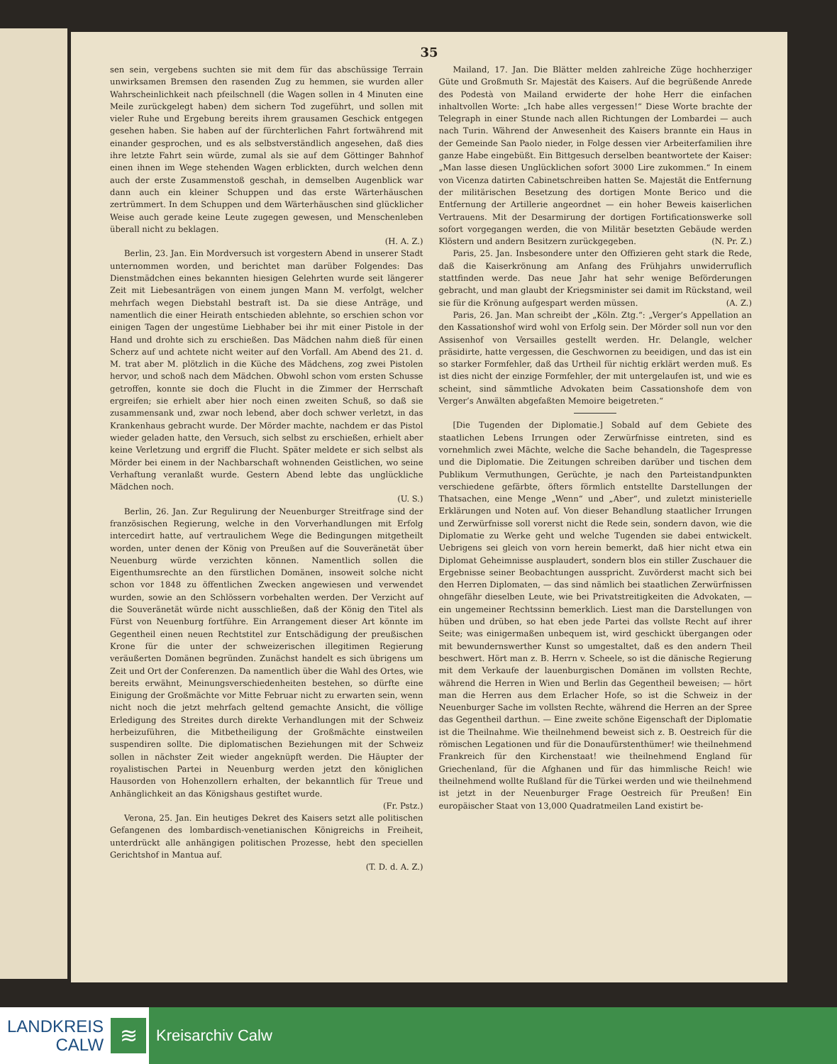35
sen sein, vergebens suchten sie mit dem für das abschüssige Terrain unwirksamen Bremsen den rasenden Zug zu hemmen, sie wurden aller Wahrscheinlichkeit nach pfeilschnell (die Wagen sollen in 4 Minuten eine Meile zurückgelegt haben) dem sichern Tod zugeführt, und sollen mit vieler Ruhe und Ergebung bereits ihrem grausamen Geschick entgegen gesehen haben. Sie haben auf der fürchterlichen Fahrt fortwährend mit einander gesprochen, und es als selbstverständlich angesehen, daß dies ihre letzte Fahrt sein würde, zumal als sie auf dem Göttinger Bahnhof einen ihnen im Wege stehenden Wagen erblickten, durch welchen denn auch der erste Zusammenstoß geschah, in demselben Augenblick war dann auch ein kleiner Schuppen und das erste Wärterhäuschen zertrümmert. In dem Schuppen und dem Wärterhäuschen sind glücklicher Weise auch gerade keine Leute zugegen gewesen, und Menschenleben überall nicht zu beklagen.
(H. A. Z.)
Berlin, 23. Jan. Ein Mordversuch ist vorgestern Abend in unserer Stadt unternommen worden, und berichtet man darüber Folgendes: Das Dienstmädchen eines bekannten hiesigen Gelehrten wurde seit längerer Zeit mit Liebesanträgen von einem jungen Mann M. verfolgt, welcher mehrfach wegen Diebstahl bestraft ist. Da sie diese Anträge, und namentlich die einer Heirath entschieden ablehnte, so erschien schon vor einigen Tagen der ungestüme Liebhaber bei ihr mit einer Pistole in der Hand und drohte sich zu erschießen. Das Mädchen nahm dieß für einen Scherz auf und achtete nicht weiter auf den Vorfall. Am Abend des 21. d. M. trat aber M. plötzlich in die Küche des Mädchens, zog zwei Pistolen hervor, und schoß nach dem Mädchen. Obwohl schon vom ersten Schusse getroffen, konnte sie doch die Flucht in die Zimmer der Herrschaft ergreifen; sie erhielt aber hier noch einen zweiten Schuß, so daß sie zusammensank und, zwar noch lebend, aber doch schwer verletzt, in das Krankenhaus gebracht wurde. Der Mörder machte, nachdem er das Pistol wieder geladen hatte, den Versuch, sich selbst zu erschießen, erhielt aber keine Verletzung und ergriff die Flucht. Später meldete er sich selbst als Mörder bei einem in der Nachbarschaft wohnenden Geistlichen, wo seine Verhaftung veranlaßt wurde. Gestern Abend lebte das unglückliche Mädchen noch.
(U. S.)
Berlin, 26. Jan. Zur Regulirung der Neuenburger Streitfrage sind der französischen Regierung, welche in den Vorverhandlungen mit Erfolg intercedirt hatte, auf vertraulichem Wege die Bedingungen mitgetheilt worden, unter denen der König von Preußen auf die Souveränetät über Neuenburg würde verzichten können. Namentlich sollen die Eigenthumsrechte an den fürstlichen Domänen, insoweit solche nicht schon vor 1848 zu öffentlichen Zwecken angewiesen und verwendet wurden, sowie an den Schlössern vorbehalten werden. Der Verzicht auf die Souveränetät würde nicht ausschließen, daß der König den Titel als Fürst von Neuenburg fortführe. Ein Arrangement dieser Art könnte im Gegentheil einen neuen Rechtstitel zur Entschädigung der preußischen Krone für die unter der schweizerischen illegitimen Regierung veräußerten Domänen begründen. Zunächst handelt es sich übrigens um Zeit und Ort der Conferenzen. Da namentlich über die Wahl des Ortes, wie bereits erwähnt, Meinungsverschiedenheiten bestehen, so dürfte eine Einigung der Großmächte vor Mitte Februar nicht zu erwarten sein, wenn nicht noch die jetzt mehrfach geltend gemachte Ansicht, die völlige Erledigung des Streites durch direkte Verhandlungen mit der Schweiz herbeizuführen, die Mitbetheiligung der Großmächte einstweilen suspendiren sollte. Die diplomatischen Beziehungen mit der Schweiz sollen in nächster Zeit wieder angeknüpft werden. Die Häupter der royalistischen Partei in Neuenburg werden jetzt den königlichen Hausorden von Hohenzollern erhalten, der bekanntlich für Treue und Anhänglichkeit an das Königshaus gestiftet wurde.
(Fr. Pstz.)
Verona, 25. Jan. Ein heutiges Dekret des Kaisers setzt alle politischen Gefangenen des lombardisch-venetianischen Königreichs in Freiheit, unterdrückt alle anhängigen politischen Prozesse, hebt den speciellen Gerichtshof in Mantua auf.
(T. D. d. A. Z.)
Mailand, 17. Jan. Die Blätter melden zahlreiche Züge hochherziger Güte und Großmuth Sr. Majestät des Kaisers. Auf die begrüßende Anrede des Podestà von Mailand erwiderte der hohe Herr die einfachen inhaltvollen Worte: „Ich habe alles vergessen!“ Diese Worte brachte der Telegraph in einer Stunde nach allen Richtungen der Lombardei — auch nach Turin. Während der Anwesenheit des Kaisers brannte ein Haus in der Gemeinde San Paolo nieder, in Folge dessen vier Arbeiterfamilien ihre ganze Habe eingebüßt. Ein Bittgesuch derselben beantwortete der Kaiser: „Man lasse diesen Unglücklichen sofort 3000 Lire zukommen.“ In einem von Vicenza datirten Cabinetschreiben hatten Se. Majestät die Entfernung der militärischen Besetzung des dortigen Monte Berico und die Entfernung der Artillerie angeordnet — ein hoher Beweis kaiserlichen Vertrauens. Mit der Desarmirung der dortigen Fortificationswerke soll sofort vorgegangen werden, die von Militär besetzten Gebäude werden Klöstern und andern Besitzern zurückgegeben. (N. Pr. Z.)
Paris, 25. Jan. Insbesondere unter den Offizieren geht stark die Rede, daß die Kaiserkrönung am Anfang des Frühjahrs unwiderruflich stattfinden werde. Das neue Jahr hat sehr wenige Beförderungen gebracht, und man glaubt der Kriegsminister sei damit im Rückstand, weil sie für die Krönung aufgespart werden müssen. (A. Z.)
Paris, 26. Jan. Man schreibt der „Köln. Ztg.“: „Verger’s Appellation an den Kassationshof wird wohl von Erfolg sein. Der Mörder soll nun vor den Assisenhof von Versailles gestellt werden. Hr. Delangle, welcher präsidirte, hatte vergessen, die Geschwornen zu beeidigen, und das ist ein so starker Formfehler, daß das Urtheil für nichtig erklärt werden muß. Es ist dies nicht der einzige Formfehler, der mit untergelaufen ist, und wie es scheint, sind sämmtliche Advokaten beim Cassationshofe dem von Verger’s Anwälten abgefaßten Memoire beigetreten.“
[Die Tugenden der Diplomatie.] Sobald auf dem Gebiete des staatlichen Lebens Irrungen oder Zerwürfnisse eintreten, sind es vornehmlich zwei Mächte, welche die Sache behandeln, die Tagespresse und die Diplomatie. Die Zeitungen schreiben darüber und tischen dem Publikum Vermuthungen, Gerüchte, je nach den Parteistandpunkten verschiedene gefärbte, öfters förmlich entstellte Darstellungen der Thatsachen, eine Menge „Wenn“ und „Aber“, und zuletzt ministerielle Erklärungen und Noten auf. Von dieser Behandlung staatlicher Irrungen und Zerwürfnisse soll vorerst nicht die Rede sein, sondern davon, wie die Diplomatie zu Werke geht und welche Tugenden sie dabei entwickelt. Uebrigens sei gleich von vorn herein bemerkt, daß hier nicht etwa ein Diplomat Geheimnisse ausplaudert, sondern blos ein stiller Zuschauer die Ergebnisse seiner Beobachtungen ausspricht. Zuvörderst macht sich bei den Herren Diplomaten, — das sind nämlich bei staatlichen Zerwürfnissen ohngefähr dieselben Leute, wie bei Privatstreitigkeiten die Advokaten, — ein ungemeiner Rechtssinn bemerklich. Liest man die Darstellungen von hüben und drüben, so hat eben jede Partei das vollste Recht auf ihrer Seite; was einigermaßen unbequem ist, wird geschickt übergangen oder mit bewundernswerther Kunst so umgestaltet, daß es den andern Theil beschwert. Hört man z. B. Herrn v. Scheele, so ist die dänische Regierung mit dem Verkaufe der lauenburgischen Domänen im vollsten Rechte, während die Herren in Wien und Berlin das Gegentheil beweisen; — hört man die Herren aus dem Erlacher Hofe, so ist die Schweiz in der Neuenburger Sache im vollsten Rechte, während die Herren an der Spree das Gegentheil darthun. — Eine zweite schöne Eigenschaft der Diplomatie ist die Theilnahme. Wie theilnehmend beweist sich z. B. Oestreich für die römischen Legationen und für die Donaufürstenthümer! wie theilnehmend Frankreich für den Kirchenstaat! wie theilnehmend England für Griechenland, für die Afghanen und für das himmlische Reich! wie theilnehmend wollte Rußland für die Türkei werden und wie theilnehmend ist jetzt in der Neuenburger Frage Oestreich für Preußen! Ein europäischer Staat von 13,000 Quadratmeilen Land existirt be-
LANDKREIS
CALW
≋
Kreisarchiv Calw